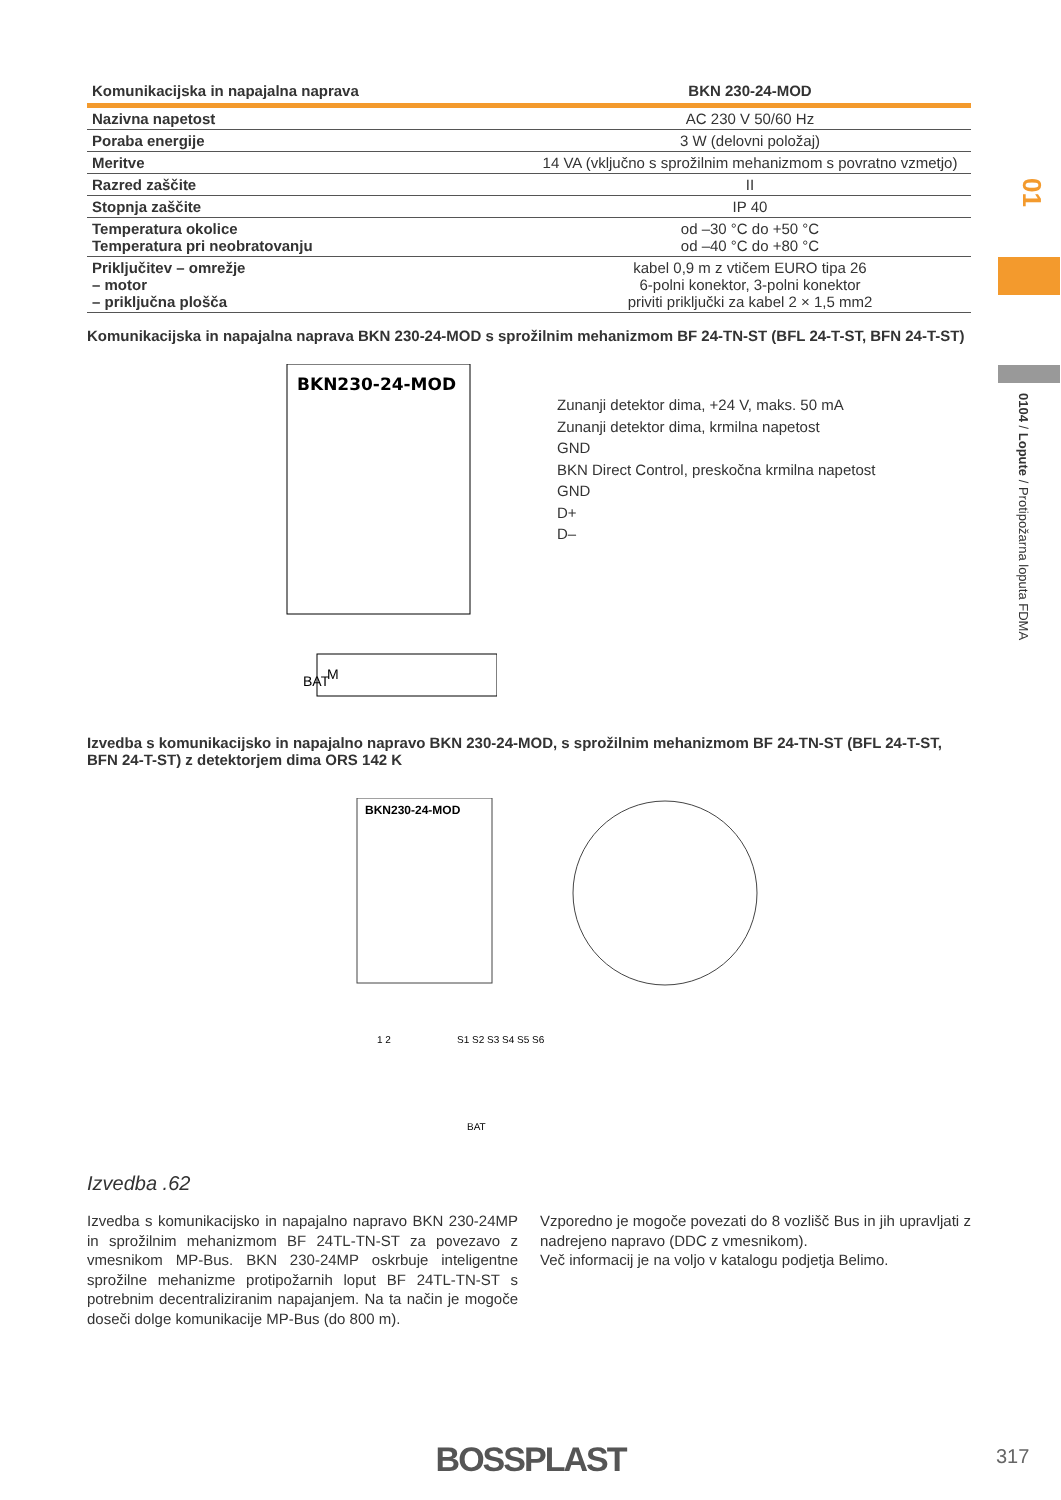| Komunikacijska in napajalna naprava | BKN 230-24-MOD |
| --- | --- |
| Nazivna napetost | AC 230 V 50/60 Hz |
| Poraba energije | 3 W (delovni položaj) |
| Meritve | 14 VA (vključno s sprožilnim mehanizmom s povratno vzmetjo) |
| Razred zaščite | II |
| Stopnja zaščite | IP 40 |
| Temperatura okolice Temperatura pri neobratovanju | od –30 °C do +50 °C od –40 °C do +80 °C |
| Priključitev – omrežje – motor – priključna plošča | kabel 0,9 m z vtičem EURO tipa 26 6-polni konektor, 3-polni konektor priviti priključki za kabel 2 × 1,5 mm2 |
Komunikacijska in napajalna naprava BKN 230-24-MOD s sprožilnim mehanizmom BF 24-TN-ST (BFL 24-T-ST, BFN 24-T-ST)
BKN230-24-MOD
BAT
M
Zunanji detektor dima, +24 V, maks. 50 mA
Zunanji detektor dima, krmilna napetost
GND
BKN Direct Control, preskočna krmilna napetost
GND
D+
D–
Izvedba s komunikacijsko in napajalno napravo BKN 230-24-MOD, s sprožilnim mehanizmom BF 24-TN-ST (BFL 24-T-ST, BFN 24-T-ST) z detektorjem dima ORS 142 K
BKN230-24-MOD
1 2
S1 S2 S3 S4 S5 S6
BAT
Izvedba .62
Izvedba s komunikacijsko in napajalno napravo BKN 230-24MP in sprožilnim mehanizmom BF 24TL-TN-ST za povezavo z vmesnikom MP-Bus. BKN 230-24MP oskrbuje inteligentne sprožilne mehanizme protipožarnih loput BF 24TL-TN-ST s potrebnim decentraliziranim napajanjem. Na ta način je mogoče doseči dolge komunikacije MP-Bus (do 800 m).
Vzporedno je mogoče povezati do 8 vozlišč Bus in jih upravljati z nadrejeno napravo (DDC z vmesnikom).
Več informacij je na voljo v katalogu podjetja Belimo.
01
0104 / Lopute / Protipožarna loputa FDMA
BOSSPLAST 317